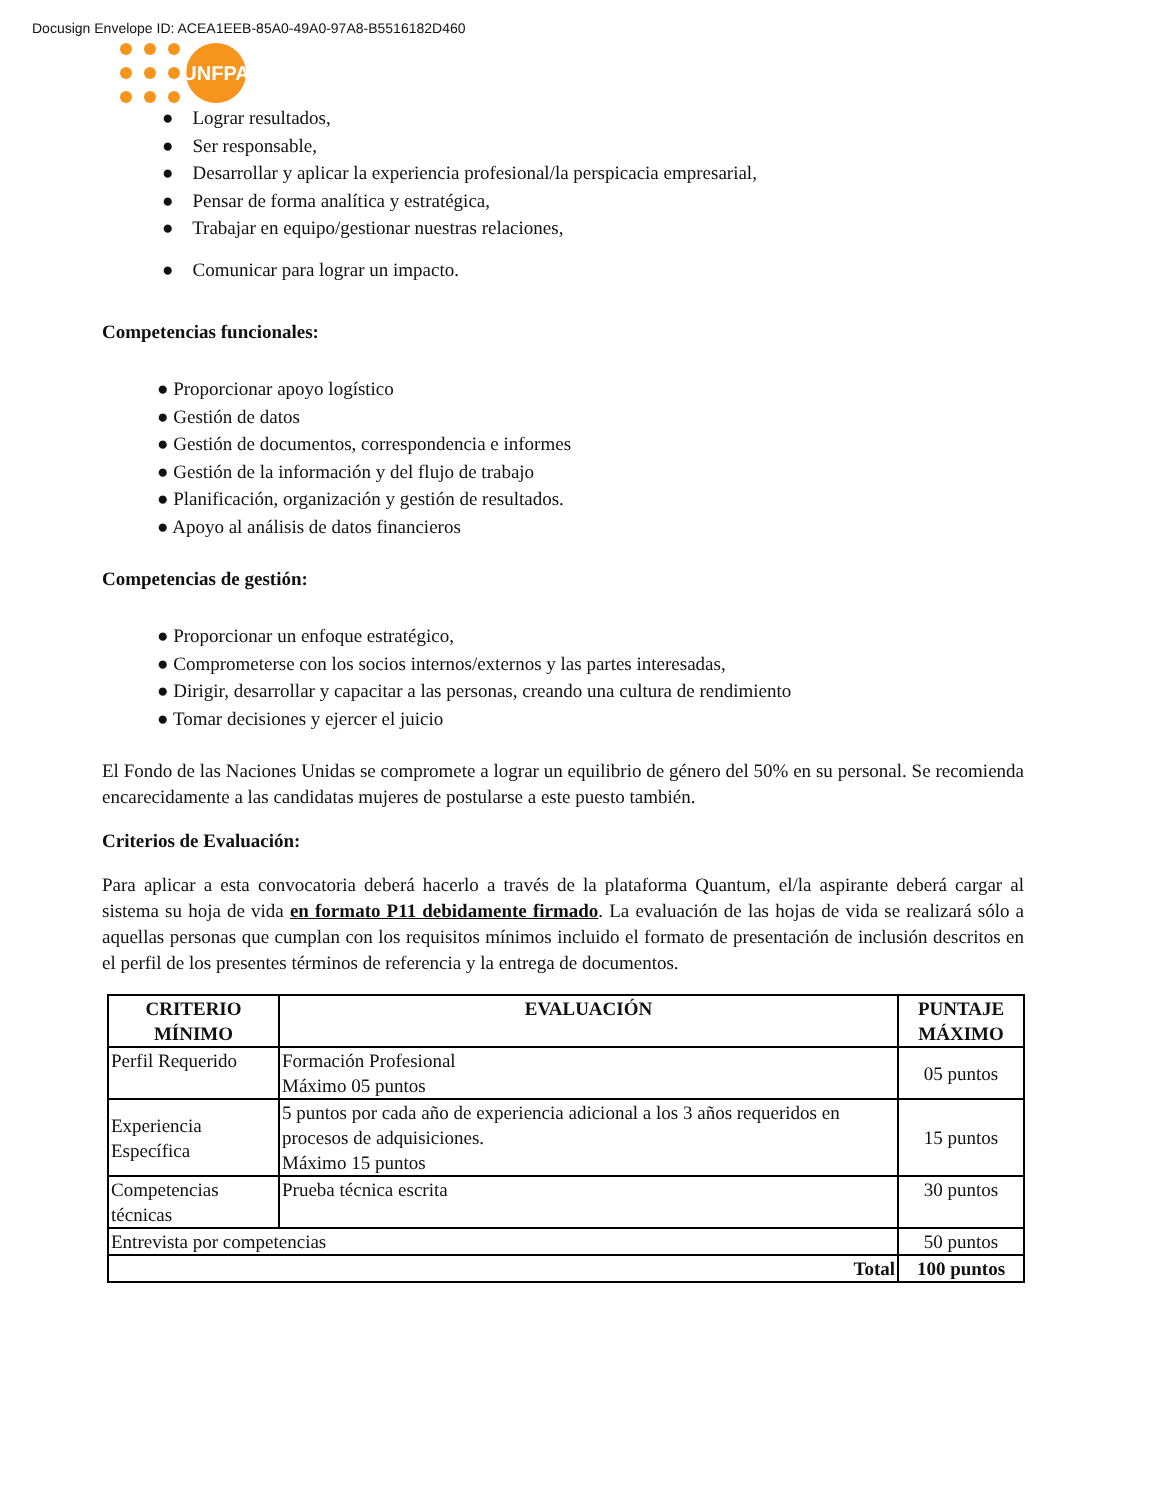Docusign Envelope ID: ACEA1EEB-85A0-49A0-97A8-B5516182D460
UNFPA
● Lograr resultados,
● Ser responsable,
● Desarrollar y aplicar la experiencia profesional/la perspicacia empresarial,
● Pensar de forma analítica y estratégica,
● Trabajar en equipo/gestionar nuestras relaciones,
● Comunicar para lograr un impacto.
Competencias funcionales:
● Proporcionar apoyo logístico
● Gestión de datos
● Gestión de documentos, correspondencia e informes
● Gestión de la información y del flujo de trabajo
● Planificación, organización y gestión de resultados.
● Apoyo al análisis de datos financieros
Competencias de gestión:
● Proporcionar un enfoque estratégico,
● Comprometerse con los socios internos/externos y las partes interesadas,
● Dirigir, desarrollar y capacitar a las personas, creando una cultura de rendimiento
● Tomar decisiones y ejercer el juicio
El Fondo de las Naciones Unidas se compromete a lograr un equilibrio de género del 50% en su personal. Se recomienda encarecidamente a las candidatas mujeres de postularse a este puesto también.
Criterios de Evaluación:
Para aplicar a esta convocatoria deberá hacerlo a través de la plataforma Quantum, el/la aspirante deberá cargar al sistema su hoja de vida en formato P11 debidamente firmado. La evaluación de las hojas de vida se realizará sólo a aquellas personas que cumplan con los requisitos mínimos incluido el formato de presentación de inclusión descritos en el perfil de los presentes términos de referencia y la entrega de documentos.
| CRITERIO MÍNIMO | EVALUACIÓN | PUNTAJE MÁXIMO |
| --- | --- | --- |
| Perfil Requerido | Formación Profesional Máximo 05 puntos | 05 puntos |
| Experiencia Específica | 5 puntos por cada año de experiencia adicional a los 3 años requeridos en procesos de adquisiciones. Máximo 15 puntos | 15 puntos |
| Competencias técnicas | Prueba técnica escrita | 30 puntos |
| Entrevista por competencias | | 50 puntos |
| Total | | 100 puntos |